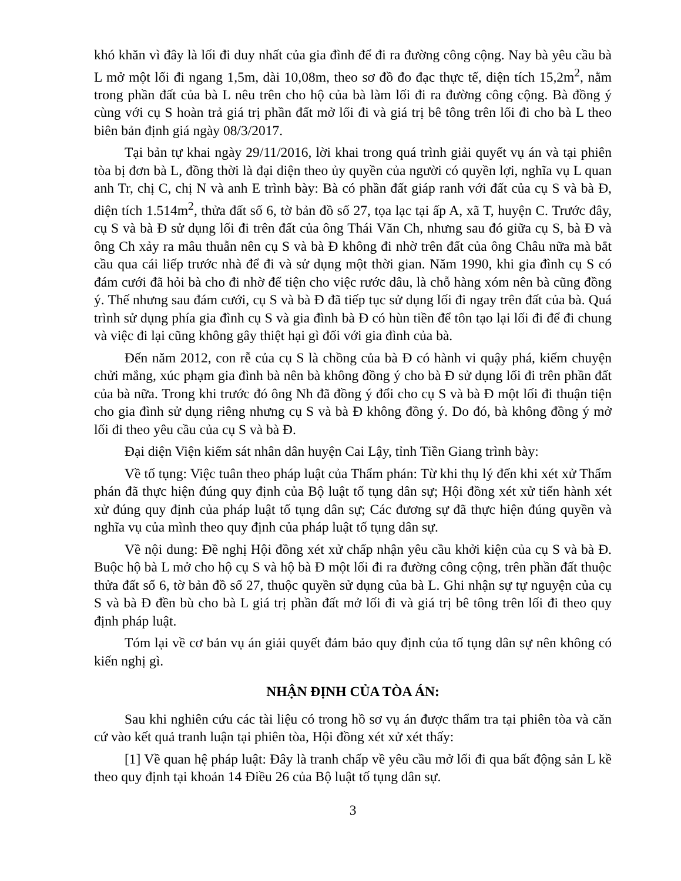khó khăn vì đây là lối đi duy nhất của gia đình để đi ra đường công cộng. Nay bà yêu cầu bà L mở một lối đi ngang 1,5m, dài 10,08m, theo sơ đồ đo đạc thực tế, diện tích 15,2m<sup>2</sup>, nằm trong phần đất của bà L nêu trên cho hộ của bà làm lối đi ra đường công cộng. Bà đồng ý cùng với cụ S hoàn trả giá trị phần đất mở lối đi và giá trị bê tông trên lối đi cho bà L theo biên bản định giá ngày 08/3/2017.
Tại bản tự khai ngày 29/11/2016, lời khai trong quá trình giải quyết vụ án và tại phiên tòa bị đơn bà L, đồng thời là đại diện theo ủy quyền của người có quyền lợi, nghĩa vụ L quan anh Tr, chị C, chị N và anh E trình bày: Bà có phần đất giáp ranh với đất của cụ S và bà Đ, diện tích 1.514m<sup>2</sup>, thửa đất số 6, tờ bản đồ số 27, tọa lạc tại ấp A, xã T, huyện C. Trước đây, cụ S và bà Đ sử dụng lối đi trên đất của ông Thái Văn Ch, nhưng sau đó giữa cụ S, bà Đ và ông Ch xảy ra mâu thuẫn nên cụ S và bà Đ không đi nhờ trên đất của ông Châu nữa mà bắt cầu qua cái liếp trước nhà để đi và sử dụng một thời gian. Năm 1990, khi gia đình cụ S có đám cưới đã hỏi bà cho đi nhờ để tiện cho việc rước dâu, là chỗ hàng xóm nên bà cũng đồng ý. Thế nhưng sau đám cưới, cụ S và bà Đ đã tiếp tục sử dụng lối đi ngay trên đất của bà. Quá trình sử dụng phía gia đình cụ S và gia đình bà Đ có hùn tiền để tôn tạo lại lối đi để đi chung và việc đi lại cũng không gây thiệt hại gì đối với gia đình của bà.
Đến năm 2012, con rễ của cụ S là chồng của bà Đ có hành vi quậy phá, kiếm chuyện chửi mắng, xúc phạm gia đình bà nên bà không đồng ý cho bà Đ sử dụng lối đi trên phần đất của bà nữa. Trong khi trước đó ông Nh đã đồng ý đổi cho cụ S và bà Đ một lối đi thuận tiện cho gia đình sử dụng riêng nhưng cụ S và bà Đ không đồng ý. Do đó, bà không đồng ý mở lối đi theo yêu cầu của cụ S và bà Đ.
Đại diện Viện kiểm sát nhân dân huyện Cai Lậy, tỉnh Tiền Giang trình bày:
Về tố tụng: Việc tuân theo pháp luật của Thẩm phán: Từ khi thụ lý đến khi xét xử Thẩm phán đã thực hiện đúng quy định của Bộ luật tố tụng dân sự; Hội đồng xét xử tiến hành xét xử đúng quy định của pháp luật tố tụng dân sự; Các đương sự đã thực hiện đúng quyền và nghĩa vụ của mình theo quy định của pháp luật tố tụng dân sự.
Về nội dung: Đề nghị Hội đồng xét xử chấp nhận yêu cầu khởi kiện của cụ S và bà Đ. Buộc hộ bà L mở cho hộ cụ S và hộ bà Đ một lối đi ra đường công cộng, trên phần đất thuộc thửa đất số 6, tờ bản đồ số 27, thuộc quyền sử dụng của bà L. Ghi nhận sự tự nguyện của cụ S và bà Đ đền bù cho bà L giá trị phần đất mở lối đi và giá trị bê tông trên lối đi theo quy định pháp luật.
Tóm lại về cơ bản vụ án giải quyết đảm bảo quy định của tố tụng dân sự nên không có kiến nghị gì.
NHẬN ĐỊNH CỦA TÒA ÁN:
Sau khi nghiên cứu các tài liệu có trong hồ sơ vụ án được thẩm tra tại phiên tòa và căn cứ vào kết quả tranh luận tại phiên tòa, Hội đồng xét xử xét thấy:
[1] Về quan hệ pháp luật: Đây là tranh chấp về yêu cầu mở lối đi qua bất động sản L kề theo quy định tại khoản 14 Điều 26 của Bộ luật tố tụng dân sự.
3